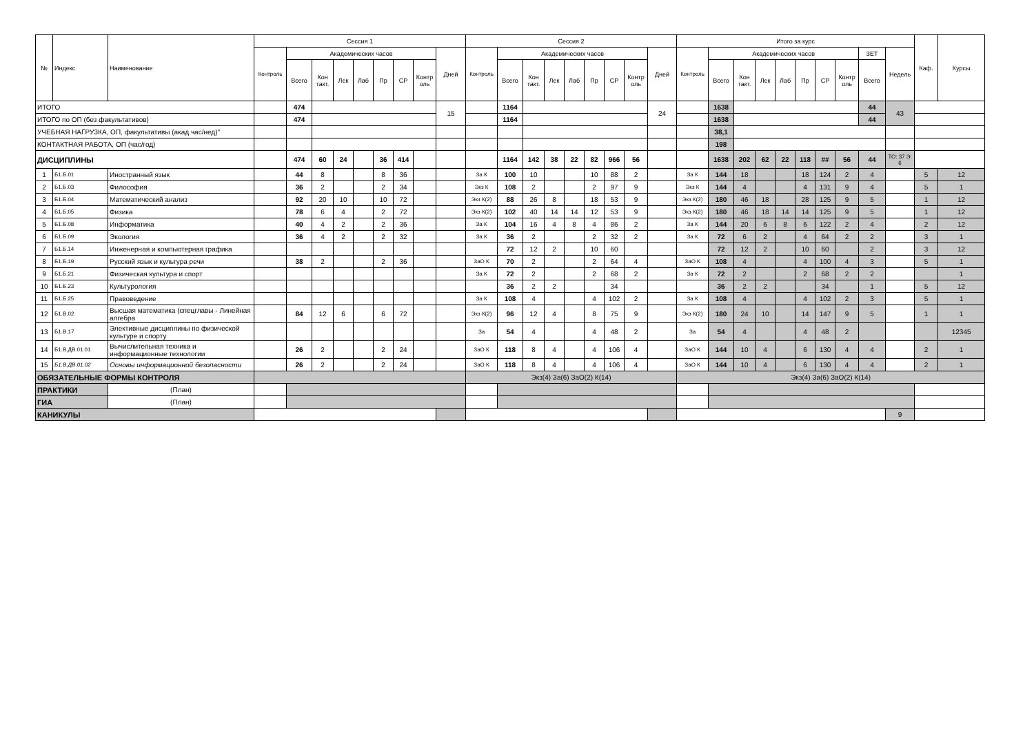| № | Индекс | Наименование | Сессия 1 | | | | | | | | | Сессия 2 | | | | | | | | | Итого за курс | | | | | | | | | | Каф. | Курсы |
| --- | --- | --- | --- | --- | --- | --- | --- | --- | --- | --- | --- | --- | --- | --- | --- | --- | --- | --- | --- | --- | --- | --- | --- | --- | --- | --- | --- | --- | --- | --- | --- | --- |
| | | | Контроль | Академических часов | | | | | | | Дней | Контроль | Академических часов | | | | | | | Дней | Контроль | Академических часов | | | | | | | ЗЕТ | Недель | | |
| | | | | Всего | Кон такт. | Лек | Лаб | Пр | СР | Контр оль | | | Всего | Кон такт. | Лек | Лаб | Пр | СР | Контр оль | | | Всего | Кон такт. | Лек | Лаб | Пр | СР | Контр оль | Всего | | | |
| ИТОГО | | | | 474 | | | | | | | 15 | | 1164 | | | | | | | 24 | | 1638 | | | | | | | 44 | 43 | | |
| ИТОГО по ОП (без факультативов) | | | | 474 | | | | | | | | | 1164 | | | | | | | | | 1638 | | | | | | | 44 | | | |
| УЧЕБНАЯ НАГРУЗКА, ОП, факультативы (акад.час/нед)" | | | | | | | | | | | | | | | | | | | | | | 38,1 | | | | | | | | | | |
| КОНТАКТНАЯ РАБОТА, ОП (час/год) | | | | | | | | | | | | | | | | | | | | | | 198 | | | | | | | | | | |
| ДИСЦИПЛИНЫ | | | | 474 | 60 | 24 | | 36 | 414 | | | | 1164 | 142 | 38 | 22 | 82 | 966 | 56 | | | 1638 | 202 | 62 | 22 | 118 | ## | 56 | 44 | ТО: 37 Э: 6 | | |
| 1 | Б1.Б.01 | Иностранный язык | | 44 | 8 | | | 8 | 36 | | | За К | 100 | 10 | | | 10 | 88 | 2 | | За К | 144 | 18 | | | 18 | 124 | 2 | 4 | | 5 | 12 |
| 2 | Б1.Б.03 | Философия | | 36 | 2 | | | 2 | 34 | | | Экз К | 108 | 2 | | | 2 | 97 | 9 | | Экз К | 144 | 4 | | | 4 | 131 | 9 | 4 | | 5 | 1 |
| 3 | Б1.Б.04 | Математический анализ | | 92 | 20 | 10 | | 10 | 72 | | | Экз К(2) | 88 | 26 | 8 | | 18 | 53 | 9 | | Экз К(2) | 180 | 46 | 18 | | 28 | 125 | 9 | 5 | | 1 | 12 |
| 4 | Б1.Б.05 | Физика | | 78 | 6 | 4 | | 2 | 72 | | | Экз К(2) | 102 | 40 | 14 | 14 | 12 | 53 | 9 | | Экз К(2) | 180 | 46 | 18 | 14 | 14 | 125 | 9 | 5 | | 1 | 12 |
| 5 | Б1.Б.08 | Информатика | | 40 | 4 | 2 | | 2 | 36 | | | За К | 104 | 16 | 4 | 8 | 4 | 86 | 2 | | За К | 144 | 20 | 6 | 8 | 6 | 122 | 2 | 4 | | 2 | 12 |
| 6 | Б1.Б.09 | Экология | | 36 | 4 | 2 | | 2 | 32 | | | За К | 36 | 2 | | | 2 | 32 | 2 | | За К | 72 | 6 | 2 | | 4 | 64 | 2 | 2 | | 3 | 1 |
| 7 | Б1.Б.14 | Инженерная и компьютерная графика | | | | | | | | | | | 72 | 12 | 2 | | 10 | 60 | | | | 72 | 12 | 2 | | 10 | 60 | | 2 | | 3 | 12 |
| 8 | Б1.Б.19 | Русский язык и культура речи | | 38 | 2 | | | 2 | 36 | | | ЗаО К | 70 | 2 | | | 2 | 64 | 4 | | ЗаО К | 108 | 4 | | | 4 | 100 | 4 | 3 | | 5 | 1 |
| 9 | Б1.Б.21 | Физическая культура и спорт | | | | | | | | | | За К | 72 | 2 | | | 2 | 68 | 2 | | За К | 72 | 2 | | | 2 | 68 | 2 | 2 | | | 1 |
| 10 | Б1.Б.23 | Культурология | | | | | | | | | | | 36 | 2 | 2 | | | 34 | | | | 36 | 2 | 2 | | | 34 | | 1 | | 5 | 12 |
| 11 | Б1.Б.25 | Правоведение | | | | | | | | | | За К | 108 | 4 | | | 4 | 102 | 2 | | За К | 108 | 4 | | | 4 | 102 | 2 | 3 | | 5 | 1 |
| 12 | Б1.В.02 | Высшая математика (спецглавы - Линейная алгебра | | 84 | 12 | 6 | | 6 | 72 | | | Экз К(2) | 96 | 12 | 4 | | 8 | 75 | 9 | | Экз К(2) | 180 | 24 | 10 | | 14 | 147 | 9 | 5 | | 1 | 1 |
| 13 | Б1.В.17 | Элективные дисциплины по физической культуре и спорту | | | | | | | | | | За | 54 | 4 | | | 4 | 48 | 2 | | За | 54 | 4 | | | 4 | 48 | 2 | | | | 12345 |
| 14 | Б1.В.ДВ.01.01 | Вычислительная техника и информационные технологии | | 26 | 2 | | | 2 | 24 | | | ЗаО К | 118 | 8 | 4 | | 4 | 106 | 4 | | ЗаО К | 144 | 10 | 4 | | 6 | 130 | 4 | 4 | | 2 | 1 |
| 15 | Б1.В.ДВ.01.02 | Основы информационной безопасности | | 26 | 2 | | | 2 | 24 | | | ЗаО К | 118 | 8 | 4 | | 4 | 106 | 4 | | ЗаО К | 144 | 10 | 4 | | 6 | 130 | 4 | 4 | | 2 | 1 |
| ОБЯЗАТЕЛЬНЫЕ ФОРМЫ КОНТРОЛЯ | | | | | | | | | | | | Экз(4) За(6) ЗаО(2) К(14) | | | | | | | | | Экз(4) За(6) ЗаО(2) К(14) | | | | | | | | | | | |
| ПРАКТИКИ | | (План) | | | | | | | | | | | | | | | | | | | | | | | | | | | | | | |
| ГИА | | (План) | | | | | | | | | | | | | | | | | | | | | | | | | | | | | | |
| КАНИКУЛЫ | | | | | | | | | | | | | | | | | | | | | | | | | | | | | | 9 | | |